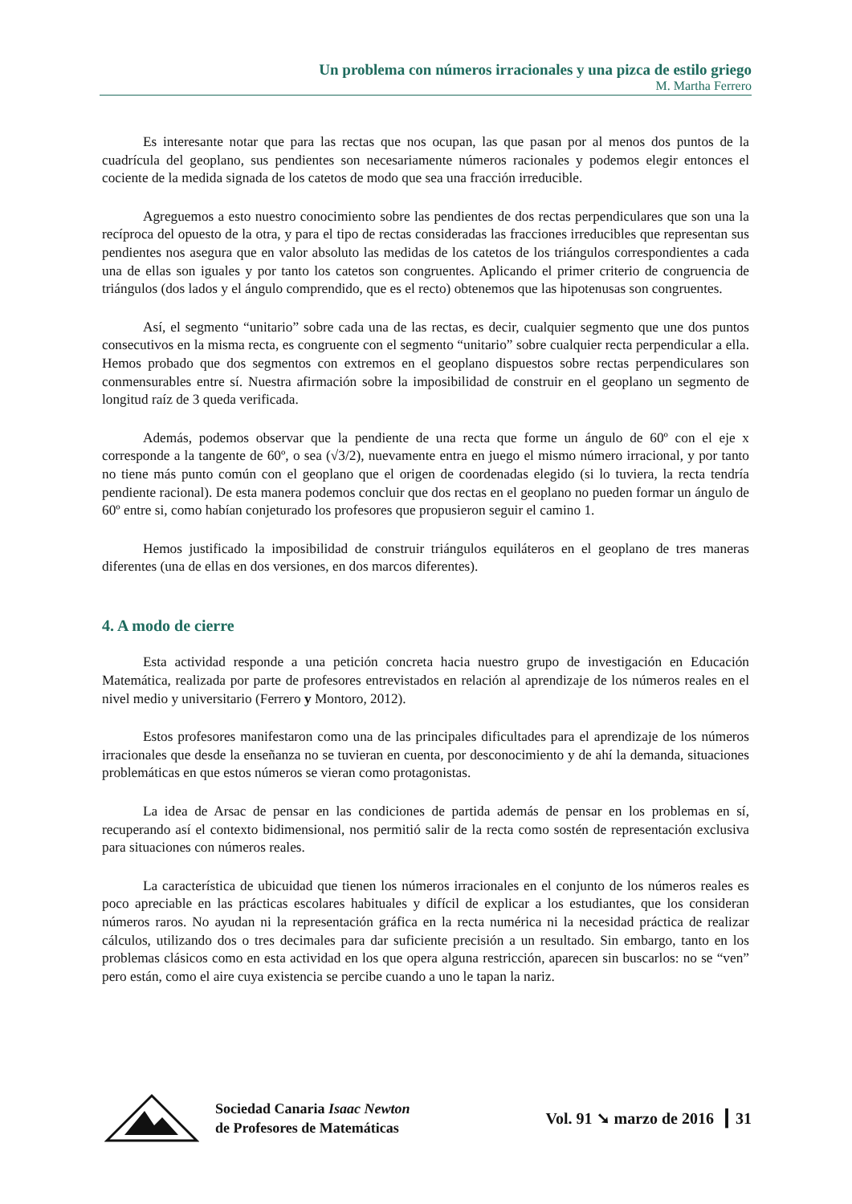Un problema con números irracionales y una pizca de estilo griego
M. Martha Ferrero
Es interesante notar que para las rectas que nos ocupan, las que pasan por al menos dos puntos de la cuadrícula del geoplano, sus pendientes son necesariamente números racionales y podemos elegir entonces el cociente de la medida signada de los catetos de modo que sea una fracción irreducible.
Agreguemos a esto nuestro conocimiento sobre las pendientes de dos rectas perpendiculares que son una la recíproca del opuesto de la otra, y para el tipo de rectas consideradas las fracciones irreducibles que representan sus pendientes nos asegura que en valor absoluto las medidas de los catetos de los triángulos correspondientes a cada una de ellas son iguales y por tanto los catetos son congruentes. Aplicando el primer criterio de congruencia de triángulos (dos lados y el ángulo comprendido, que es el recto) obtenemos que las hipotenusas son congruentes.
Así, el segmento “unitario” sobre cada una de las rectas, es decir, cualquier segmento que une dos puntos consecutivos en la misma recta, es congruente con el segmento “unitario” sobre cualquier recta perpendicular a ella. Hemos probado que dos segmentos con extremos en el geoplano dispuestos sobre rectas perpendiculares son conmensurables entre sí. Nuestra afirmación sobre la imposibilidad de construir en el geoplano un segmento de longitud raíz de 3 queda verificada.
Además, podemos observar que la pendiente de una recta que forme un ángulo de 60º con el eje x corresponde a la tangente de 60º, o sea (√3/2), nuevamente entra en juego el mismo número irracional, y por tanto no tiene más punto común con el geoplano que el origen de coordenadas elegido (si lo tuviera, la recta tendría pendiente racional). De esta manera podemos concluir que dos rectas en el geoplano no pueden formar un ángulo de 60º entre si, como habían conjeturado los profesores que propusieron seguir el camino 1.
Hemos justificado la imposibilidad de construir triángulos equiláteros en el geoplano de tres maneras diferentes (una de ellas en dos versiones, en dos marcos diferentes).
4. A modo de cierre
Esta actividad responde a una petición concreta hacia nuestro grupo de investigación en Educación Matemática, realizada por parte de profesores entrevistados en relación al aprendizaje de los números reales en el nivel medio y universitario (Ferrero y Montoro, 2012).
Estos profesores manifestaron como una de las principales dificultades para el aprendizaje de los números irracionales que desde la enseñanza no se tuvieran en cuenta, por desconocimiento y de ahí la demanda, situaciones problemáticas en que estos números se vieran como protagonistas.
La idea de Arsac de pensar en las condiciones de partida además de pensar en los problemas en sí, recuperando así el contexto bidimensional, nos permitió salir de la recta como sostén de representación exclusiva para situaciones con números reales.
La característica de ubicuidad que tienen los números irracionales en el conjunto de los números reales es poco apreciable en las prácticas escolares habituales y difícil de explicar a los estudiantes, que los consideran números raros. No ayudan ni la representación gráfica en la recta numérica ni la necesidad práctica de realizar cálculos, utilizando dos o tres decimales para dar suficiente precisión a un resultado. Sin embargo, tanto en los problemas clásicos como en esta actividad en los que opera alguna restricción, aparecen sin buscarlos: no se “ven” pero están, como el aire cuya existencia se percibe cuando a uno le tapan la nariz.
Sociedad Canaria Isaac Newton
de Profesores de Matemáticas
Vol. 91 ➘ marzo de 2016 ┃ 31